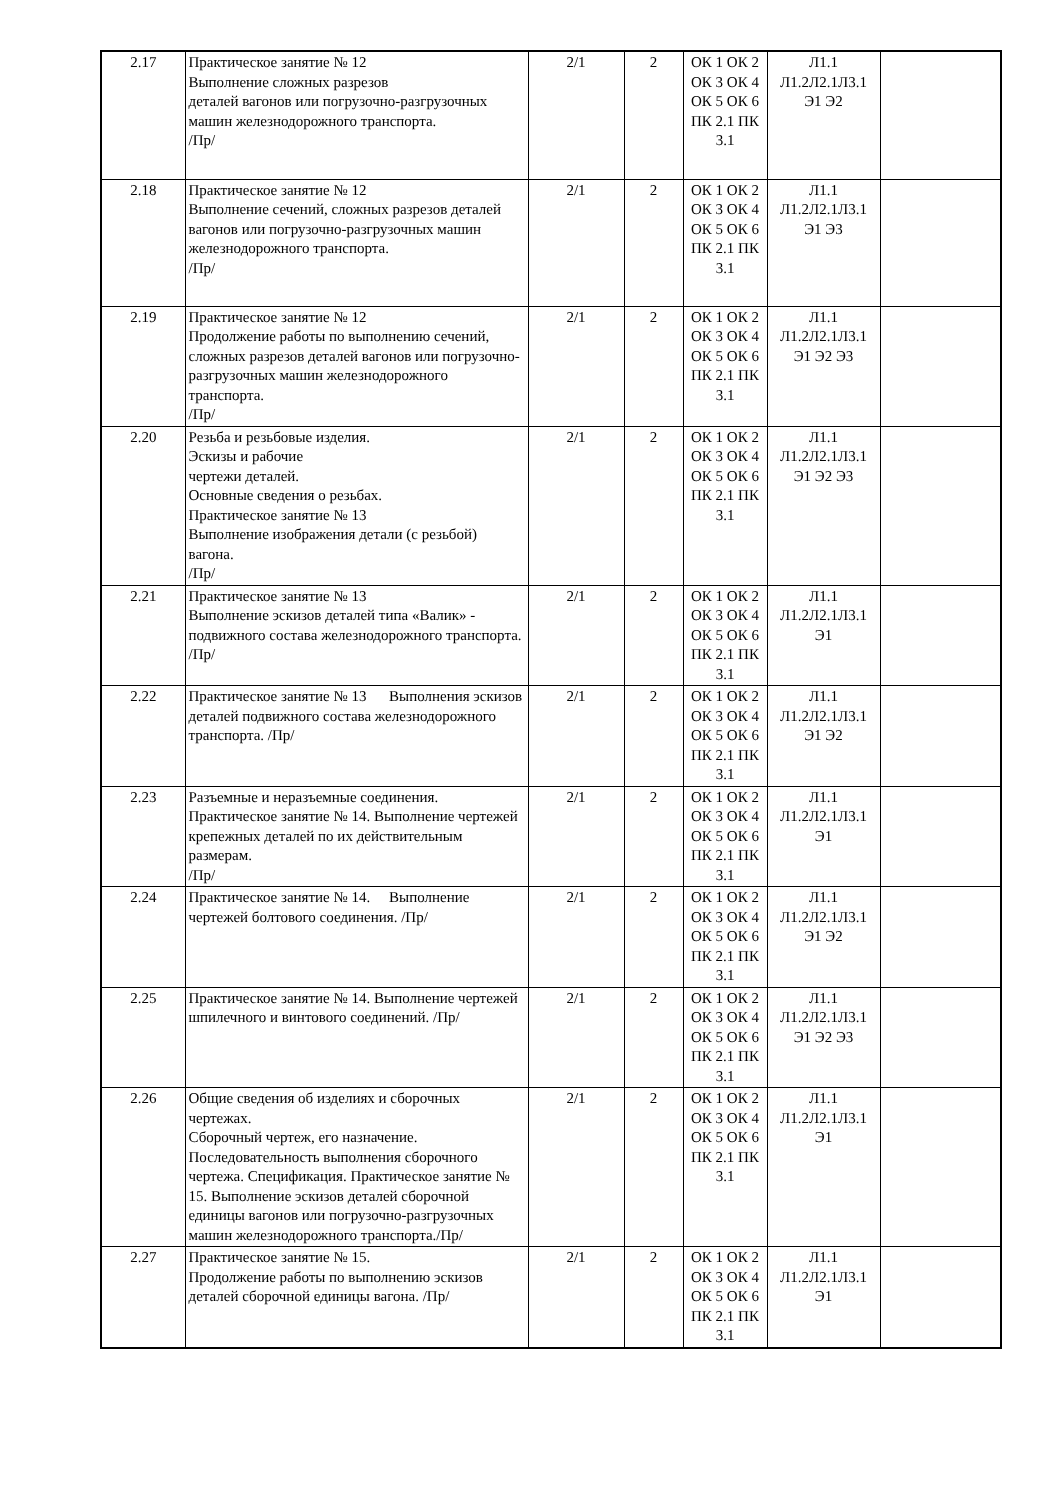| 2.17 | Практическое занятие № 12 Выполнение сложных разрезов деталей вагонов или погрузочно-разгрузочных машин железнодорожного транспорта. /Пр/ | 2/1 | 2 | ОК 1 ОК 2 ОК 3 ОК 4 ОК 5 ОК 6 ПК 2.1 ПК 3.1 | Л1.1 Л1.2Л2.1Л3.1 Э1 Э2 | |
| 2.18 | Практическое занятие № 12 Выполнение сечений, сложных разрезов деталей вагонов или погрузочно-разгрузочных машин железнодорожного транспорта. /Пр/ | 2/1 | 2 | ОК 1 ОК 2 ОК 3 ОК 4 ОК 5 ОК 6 ПК 2.1 ПК 3.1 | Л1.1 Л1.2Л2.1Л3.1 Э1 Э3 | |
| 2.19 | Практическое занятие № 12 Продолжение работы по выполнению сечений, сложных разрезов деталей вагонов или погрузочно-разгрузочных машин железнодорожного транспорта. /Пр/ | 2/1 | 2 | ОК 1 ОК 2 ОК 3 ОК 4 ОК 5 ОК 6 ПК 2.1 ПК 3.1 | Л1.1 Л1.2Л2.1Л3.1 Э1 Э2 Э3 | |
| 2.20 | Резьба и резьбовые изделия. Эскизы и рабочие чертежи деталей. Основные сведения о резьбах. Практическое занятие № 13 Выполнение изображения детали (с резьбой) вагона. /Пр/ | 2/1 | 2 | ОК 1 ОК 2 ОК 3 ОК 4 ОК 5 ОК 6 ПК 2.1 ПК 3.1 | Л1.1 Л1.2Л2.1Л3.1 Э1 Э2 Э3 | |
| 2.21 | Практическое занятие № 13 Выполнение эскизов деталей типа «Валик» - подвижного состава железнодорожного транспорта. /Пр/ | 2/1 | 2 | ОК 1 ОК 2 ОК 3 ОК 4 ОК 5 ОК 6 ПК 2.1 ПК 3.1 | Л1.1 Л1.2Л2.1Л3.1 Э1 | |
| 2.22 | Практическое занятие № 13 Выполнения эскизов деталей подвижного состава железнодорожного транспорта. /Пр/ | 2/1 | 2 | ОК 1 ОК 2 ОК 3 ОК 4 ОК 5 ОК 6 ПК 2.1 ПК 3.1 | Л1.1 Л1.2Л2.1Л3.1 Э1 Э2 | |
| 2.23 | Разъемные и неразъемные соединения. Практическое занятие № 14. Выполнение чертежей крепежных деталей по их действительным размерам. /Пр/ | 2/1 | 2 | ОК 1 ОК 2 ОК 3 ОК 4 ОК 5 ОК 6 ПК 2.1 ПК 3.1 | Л1.1 Л1.2Л2.1Л3.1 Э1 | |
| 2.24 | Практическое занятие № 14. Выполнение чертежей болтового соединения. /Пр/ | 2/1 | 2 | ОК 1 ОК 2 ОК 3 ОК 4 ОК 5 ОК 6 ПК 2.1 ПК 3.1 | Л1.1 Л1.2Л2.1Л3.1 Э1 Э2 | |
| 2.25 | Практическое занятие № 14. Выполнение чертежей шпилечного и винтового соединений. /Пр/ | 2/1 | 2 | ОК 1 ОК 2 ОК 3 ОК 4 ОК 5 ОК 6 ПК 2.1 ПК 3.1 | Л1.1 Л1.2Л2.1Л3.1 Э1 Э2 Э3 | |
| 2.26 | Общие сведения об изделиях и сборочных чертежах. Сборочный чертеж, его назначение. Последовательность выполнения сборочного чертежа. Спецификация. Практическое занятие № 15. Выполнение эскизов деталей сборочной единицы вагонов или погрузочно-разгрузочных машин железнодорожного транспорта./Пр/ | 2/1 | 2 | ОК 1 ОК 2 ОК 3 ОК 4 ОК 5 ОК 6 ПК 2.1 ПК 3.1 | Л1.1 Л1.2Л2.1Л3.1 Э1 | |
| 2.27 | Практическое занятие № 15. Продолжение работы по выполнению эскизов деталей сборочной единицы вагона. /Пр/ | 2/1 | 2 | ОК 1 ОК 2 ОК 3 ОК 4 ОК 5 ОК 6 ПК 2.1 ПК 3.1 | Л1.1 Л1.2Л2.1Л3.1 Э1 | |